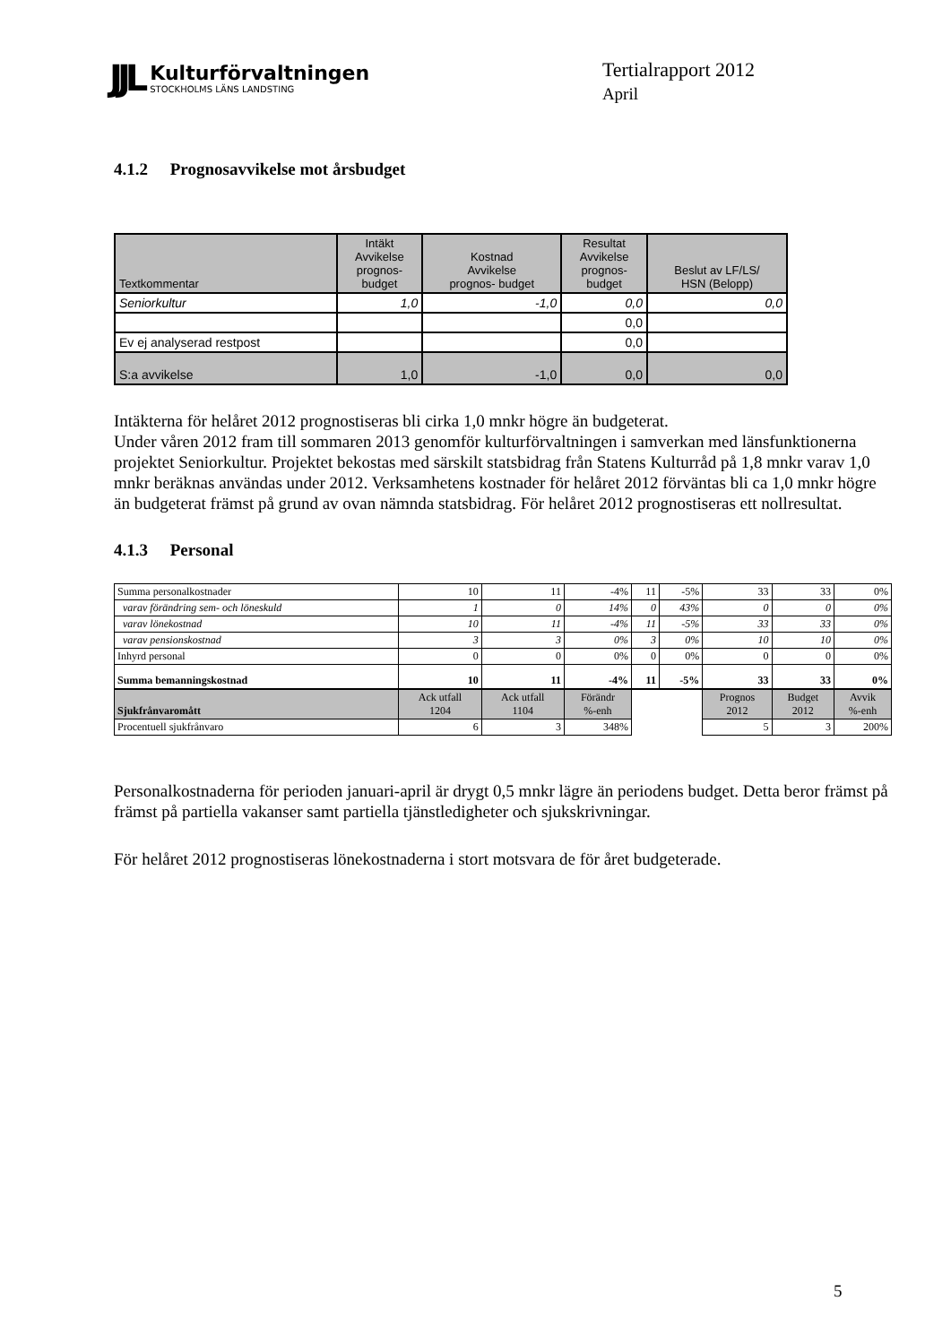JJL
Kulturförvaltningen
STOCKHOLMS LÄNS LANDSTING
Tertialrapport 2012
April
4.1.2 Prognosavvikelse mot årsbudget
| Textkommentar | Intäkt Avvikelse prognos- budget | Kostnad Avvikelse prognos- budget | Resultat Avvikelse prognos- budget | Beslut av LF/LS/ HSN (Belopp) |
| --- | --- | --- | --- | --- |
| Seniorkultur | 1,0 | -1,0 | 0,0 | 0,0 |
| | | | 0,0 | |
| Ev ej analyserad restpost | | | 0,0 | |
| S:a avvikelse | 1,0 | -1,0 | 0,0 | 0,0 |
Intäkterna för helåret 2012 prognostiseras bli cirka 1,0 mnkr högre än budgeterat.
Under våren 2012 fram till sommaren 2013 genomför kulturförvaltningen i samverkan med länsfunktionerna projektet Seniorkultur. Projektet bekostas med särskilt statsbidrag från Statens Kulturråd på 1,8 mnkr varav 1,0 mnkr beräknas användas under 2012. Verksamhetens kostnader för helåret 2012 förväntas bli ca 1,0 mnkr högre än budgeterat främst på grund av ovan nämnda statsbidrag. För helåret 2012 prognostiseras ett nollresultat.
4.1.3 Personal
| Summa personalkostnader | 10 | 11 | -4% | 11 | -5% | 33 | 33 | 0% |
| varav förändring sem- och löneskuld | 1 | 0 | 14% | 0 | 43% | 0 | 0 | 0% |
| varav lönekostnad | 10 | 11 | -4% | 11 | -5% | 33 | 33 | 0% |
| varav pensionskostnad | 3 | 3 | 0% | 3 | 0% | 10 | 10 | 0% |
| Inhyrd personal | 0 | 0 | 0% | 0 | 0% | 0 | 0 | 0% |
| Summa bemanningskostnad | 10 | 11 | -4% | 11 | -5% | 33 | 33 | 0% |
| Sjukfrånvaromått | Ack utfall 1204 | Ack utfall 1104 | Förändr %-enh | | | Prognos 2012 | Budget 2012 | Avvik %-enh |
| Procentuell sjukfrånvaro | 6 | 3 | 348% | | | 5 | 3 | 200% |
Personalkostnaderna för perioden januari-april är drygt 0,5 mnkr lägre än periodens budget. Detta beror främst på främst på partiella vakanser samt partiella tjänstledigheter och sjukskrivningar.
För helåret 2012 prognostiseras lönekostnaderna i stort motsvara de för året budgeterade.
5